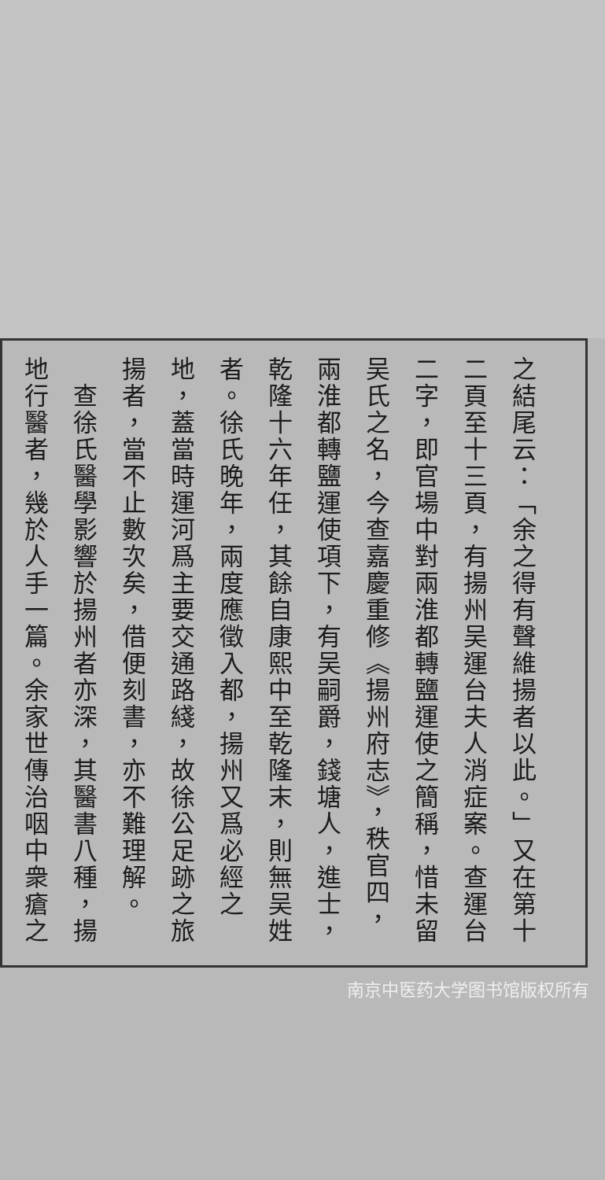之結尾云：「余之得有聲維揚者以此。」又在第十二頁至十三頁，有揚州吴運台夫人消症案。查運台二字，即官場中對兩淮都轉鹽運使之簡稱，惜未留吴氏之名，今查嘉慶重修《揚州府志》，秩官四，兩淮都轉鹽運使項下，有吴嗣爵，錢塘人，進士，乾隆十六年任，其餘自康熙中至乾隆末，則無吴姓者。徐氏晚年，兩度應徵入都，揚州又爲必經之地，蓋當時運河爲主要交通路綫，故徐公足跡之旅揚者，當不止數次矣，借便刻書，亦不難理解。
　查徐氏醫學影響於揚州者亦深，其醫書八種，揚地行醫者，幾於人手一篇。余家世傳治咽中衆瘡之
南京中医药大学图书馆版权所有